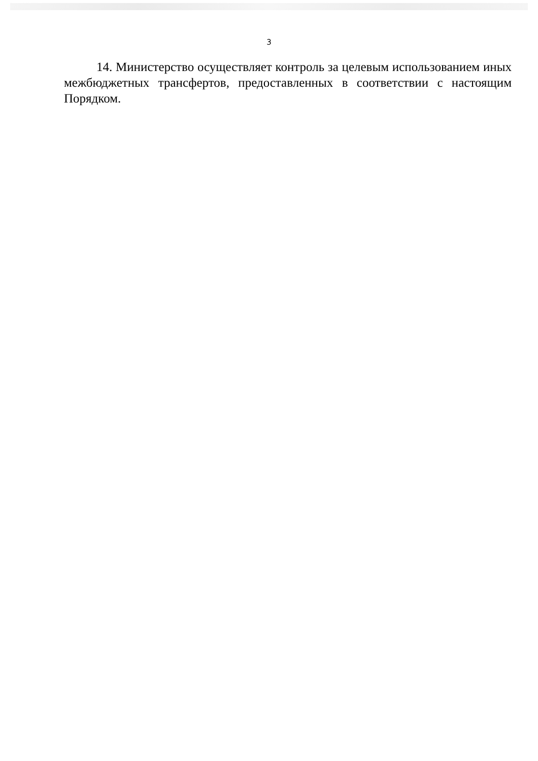3
14. Министерство осуществляет контроль за целевым использованием иных межбюджетных трансфертов, предоставленных в соответствии с настоящим Порядком.